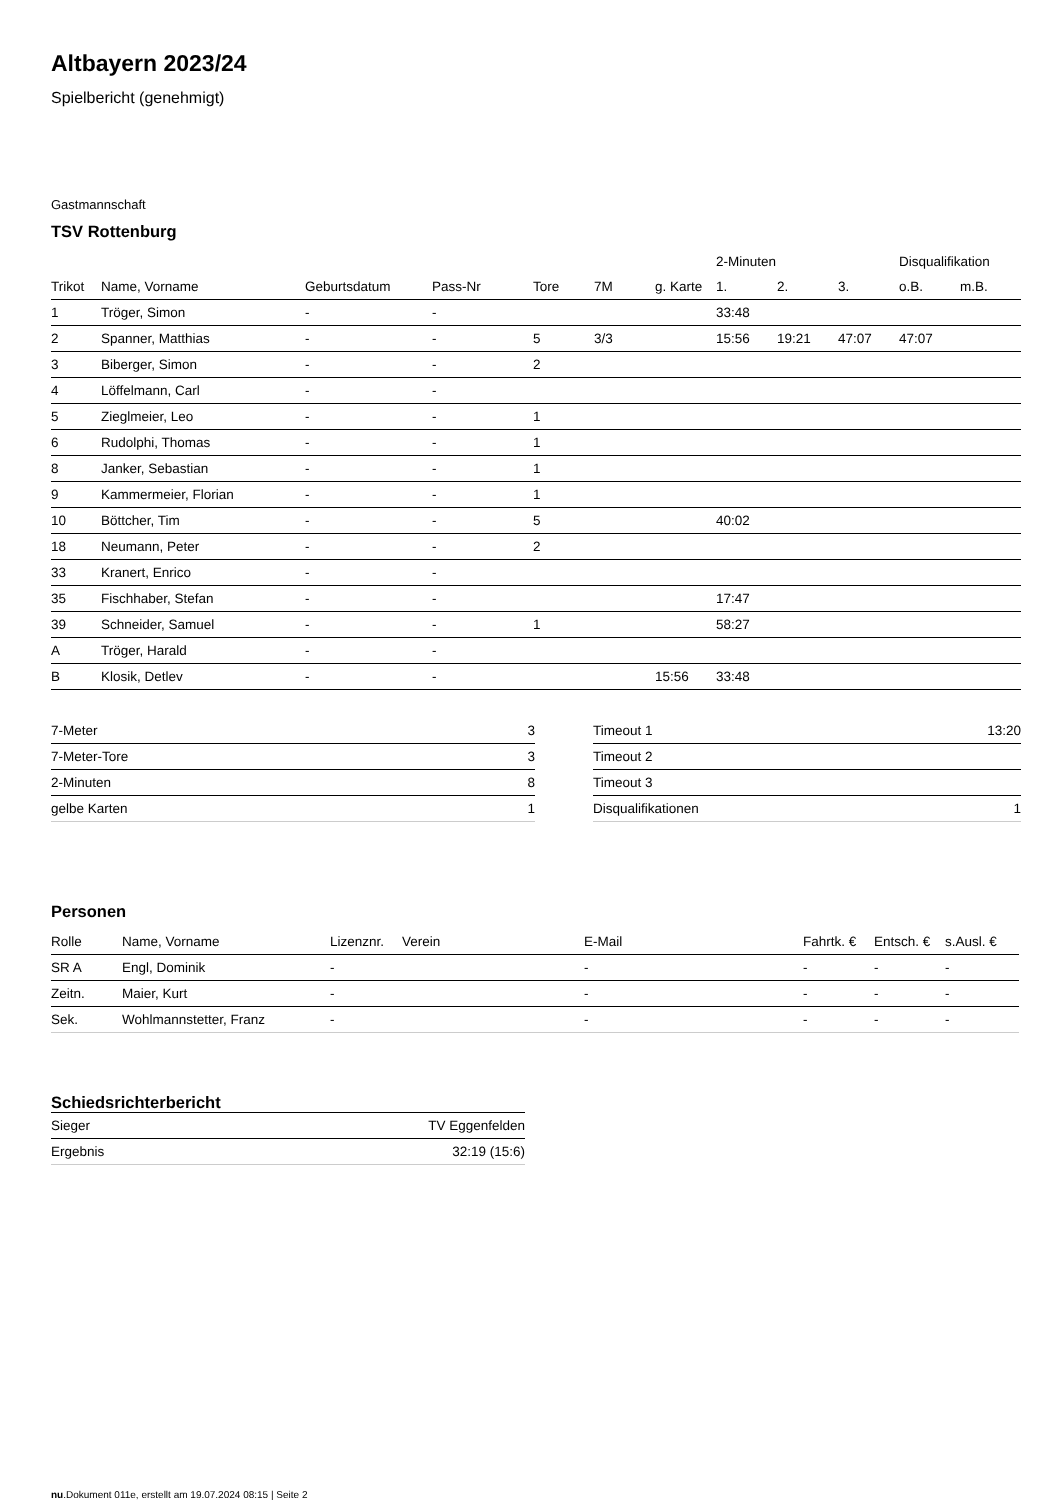Altbayern 2023/24
Spielbericht (genehmigt)
Gastmannschaft
TSV Rottenburg
| | | | | | | | 2-Minuten | | | Disqualifikation | |
| --- | --- | --- | --- | --- | --- | --- | --- | --- | --- | --- | --- |
| Trikot | Name, Vorname | Geburtsdatum | Pass-Nr | Tore | 7M | g. Karte | 1. | 2. | 3. | o.B. | m.B. |
| 1 | Tröger, Simon | - | - | | | | 33:48 | | | | |
| 2 | Spanner, Matthias | - | - | 5 | 3/3 | | 15:56 | 19:21 | 47:07 | 47:07 | |
| 3 | Biberger, Simon | - | - | 2 | | | | | | | |
| 4 | Löffelmann, Carl | - | - | | | | | | | | |
| 5 | Zieglmeier, Leo | - | - | 1 | | | | | | | |
| 6 | Rudolphi, Thomas | - | - | 1 | | | | | | | |
| 8 | Janker, Sebastian | - | - | 1 | | | | | | | |
| 9 | Kammermeier, Florian | - | - | 1 | | | | | | | |
| 10 | Böttcher, Tim | - | - | 5 | | | 40:02 | | | | |
| 18 | Neumann, Peter | - | - | 2 | | | | | | | |
| 33 | Kranert, Enrico | - | - | | | | | | | | |
| 35 | Fischhaber, Stefan | - | - | | | | 17:47 | | | | |
| 39 | Schneider, Samuel | - | - | 1 | | | 58:27 | | | | |
| A | Tröger, Harald | - | - | | | | | | | | |
| B | Klosik, Detlev | - | - | | | 15:56 | 33:48 | | | | |
| 7-Meter | 3 |
| 7-Meter-Tore | 3 |
| 2-Minuten | 8 |
| gelbe Karten | 1 |
| Timeout 1 | 13:20 |
| Timeout 2 | |
| Timeout 3 | |
| Disqualifikationen | 1 |
Personen
| Rolle | Name, Vorname | Lizenznr. | Verein | E-Mail | Fahrtk. € | Entsch. € | s.Ausl. € |
| --- | --- | --- | --- | --- | --- | --- | --- |
| SR A | Engl, Dominik | - | | - | - | - | - |
| Zeitn. | Maier, Kurt | - | | - | - | - | - |
| Sek. | Wohlmannstetter, Franz | - | | - | - | - | - |
Schiedsrichterbericht
| Sieger | TV Eggenfelden |
| Ergebnis | 32:19 (15:6) |
nu.Dokument 011e, erstellt am 19.07.2024 08:15 | Seite 2